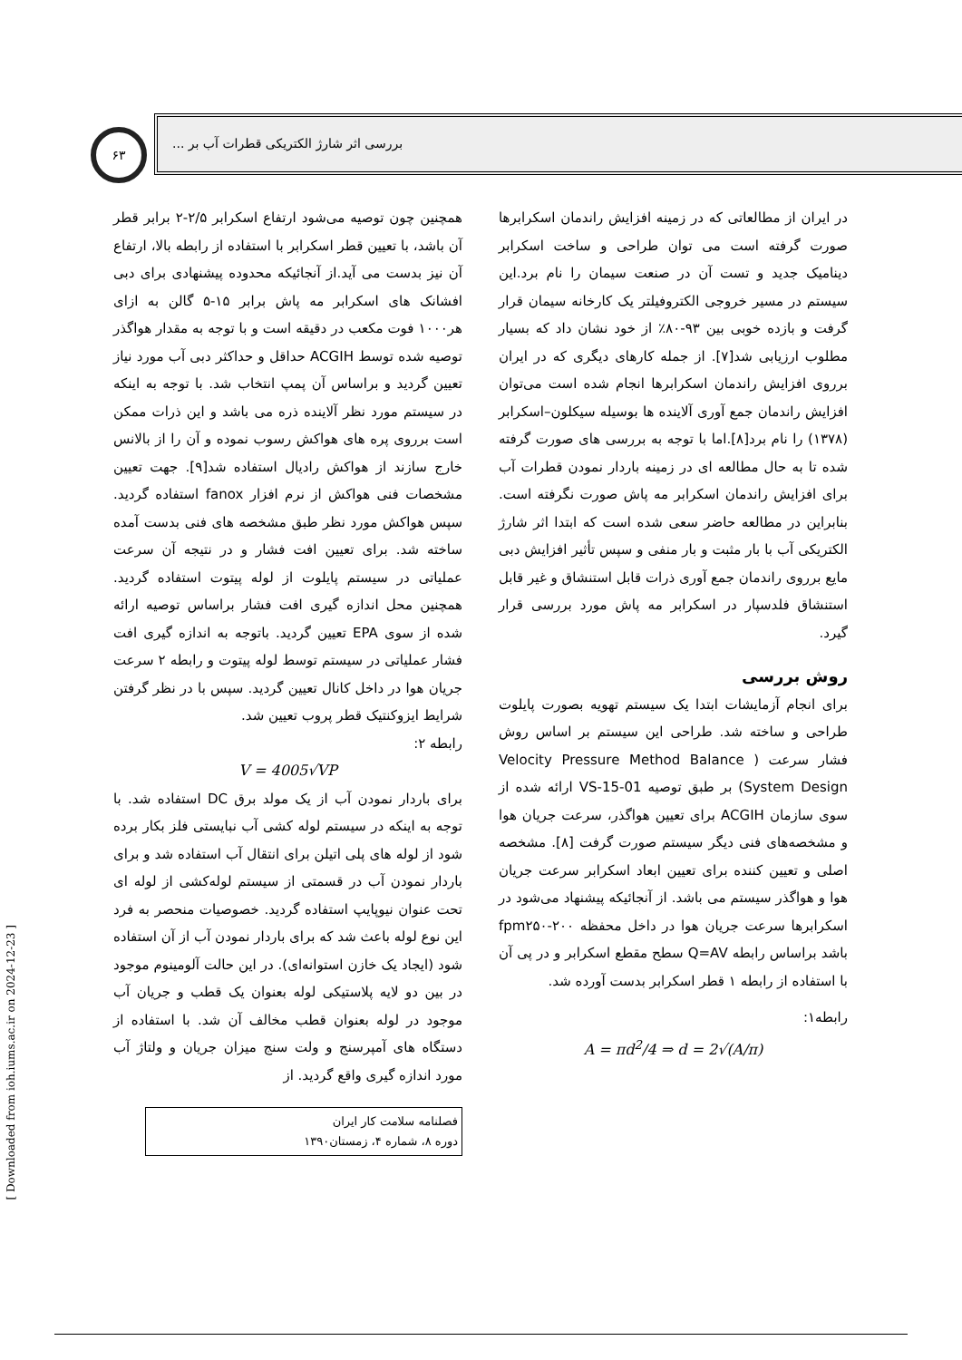بررسی اثر شارژ الکتریکی قطرات آب بر ...
۶۳
در ایران از مطالعاتی که در زمینه افزایش راندمان اسکرابرها صورت گرفته است می توان طراحی و ساخت اسکرابر دینامیک جدید و تست آن در صنعت سیمان را نام برد.این سیستم در مسیر خروجی الکتروفیلتر یک کارخانه سیمان قرار گرفت و بازده خوبی بین ۹۳-۸۰٪ از خود نشان داد که بسیار مطلوب ارزیابی شد[۷]. از جمله کارهای دیگری که در ایران برروی افزایش راندمان اسکرابرها انجام شده است می‌توان افزایش راندمان جمع آوری آلاینده ها بوسیله سیکلون–اسکرابر (۱۳۷۸) را نام برد[۸].اما با توجه به بررسی های صورت گرفته شده تا به حال مطالعه ای در زمینه باردار نمودن قطرات آب برای افزایش راندمان اسکرابر مه پاش صورت نگرفته است. بنابراین در مطالعه حاضر سعی شده است که ابتدا اثر شارژ الکتریکی آب با بار مثبت و بار منفی و سپس تأثیر افزایش دبی مایع برروی راندمان جمع آوری ذرات قابل استنشاق و غیر قابل استنشاق فلدسپار در اسکرابر مه پاش مورد بررسی قرار گیرد.
روش بررسی
برای انجام آزمایشات ابتدا یک سیستم تهویه بصورت پایلوت طراحی و ساخته شد. طراحی این سیستم بر اساس روش فشار سرعت ( Velocity Pressure Method Balance System Design) بر طبق توصیه VS-15-01 ارائه شده از سوی سازمان ACGIH برای تعیین هواگذر، سرعت جریان هوا و مشخصه‌های فنی دیگر سیستم صورت گرفت [۸]. مشخصه اصلی و تعیین کننده برای تعیین ابعاد اسکرابر سرعت جریان هوا و هواگذر سیستم می باشد. از آنجائیکه پیشنهاد می‌شود در اسکرابرها سرعت جریان هوا در داخل محفظه fpm۲۵۰-۲۰۰ باشد براساس رابطه Q=AV سطح مقطع اسکرابر و در پی آن با استفاده از رابطه ۱ قطر اسکرابر بدست آورده شد.
رابطه۱:
A = πd<sup>2</sup>/4 ⇒ d = 2√(A/π)
همچنین چون توصیه می‌شود ارتفاع اسکرابر ۲/۵-۲ برابر قطر آن باشد، با تعیین قطر اسکرابر با استفاده از رابطه بالا، ارتفاع آن نیز بدست می آید.از آنجائیکه محدوده پیشنهادی برای دبی افشانک های اسکرابر مه پاش برابر ۱۵-۵ گالن به ازای هر۱۰۰۰ فوت مکعب در دقیقه است و با توجه به مقدار هواگذر توصیه شده توسط ACGIH حداقل و حداکثر دبی آب مورد نیاز تعیین گردید و براساس آن پمپ انتخاب شد. با توجه به اینکه در سیستم مورد نظر آلاینده ذره می باشد و این ذرات ممکن است برروی پره های هواکش رسوب نموده و آن را از بالانس خارج سازند از هواکش رادیال استفاده شد[۹]. جهت تعیین مشخصات فنی هواکش از نرم افزار fanox استفاده گردید. سپس هواکش مورد نظر طبق مشخصه های فنی بدست آمده ساخته شد. برای تعیین افت فشار و در نتیجه آن سرعت عملیاتی در سیستم پایلوت از لوله پیتوت استفاده گردید. همچنین محل اندازه گیری افت فشار براساس توصیه ارائه شده از سوی EPA تعیین گردید. باتوجه به اندازه گیری افت فشار عملیاتی در سیستم توسط لوله پیتوت و رابطه ۲ سرعت جریان هوا در داخل کانال تعیین گردید. سپس با در نظر گرفتن شرایط ایزوکنتیک قطر پروب تعیین شد.
رابطه ۲:
V = 4005√VP
برای باردار نمودن آب از یک مولد برق DC استفاده شد. با توجه به اینکه در سیستم لوله کشی آب نبایستی فلز بکار برده شود از لوله های پلی اتیلن برای انتقال آب استفاده شد و برای باردار نمودن آب در قسمتی از سیستم لوله‌کشی از لوله ای تحت عنوان نیوپایپ استفاده گردید. خصوصیات منحصر به فرد این نوع لوله باعث شد که برای باردار نمودن آب از آن استفاده شود (ایجاد یک خازن استوانه‌ای). در این حالت آلومینوم موجود در بین دو لایه پلاستیکی لوله بعنوان یک قطب و جریان آب موجود در لوله بعنوان قطب مخالف آن شد. با استفاده از دستگاه های آمپرسنج و ولت سنج میزان جریان و ولتاژ آب مورد اندازه گیری واقع گردید. از
فصلنامه سلامت کار ایران
دوره ۸، شماره ۴، زمستان۱۳۹۰
[ Downloaded from ioh.iums.ac.ir on 2024-12-23 ]